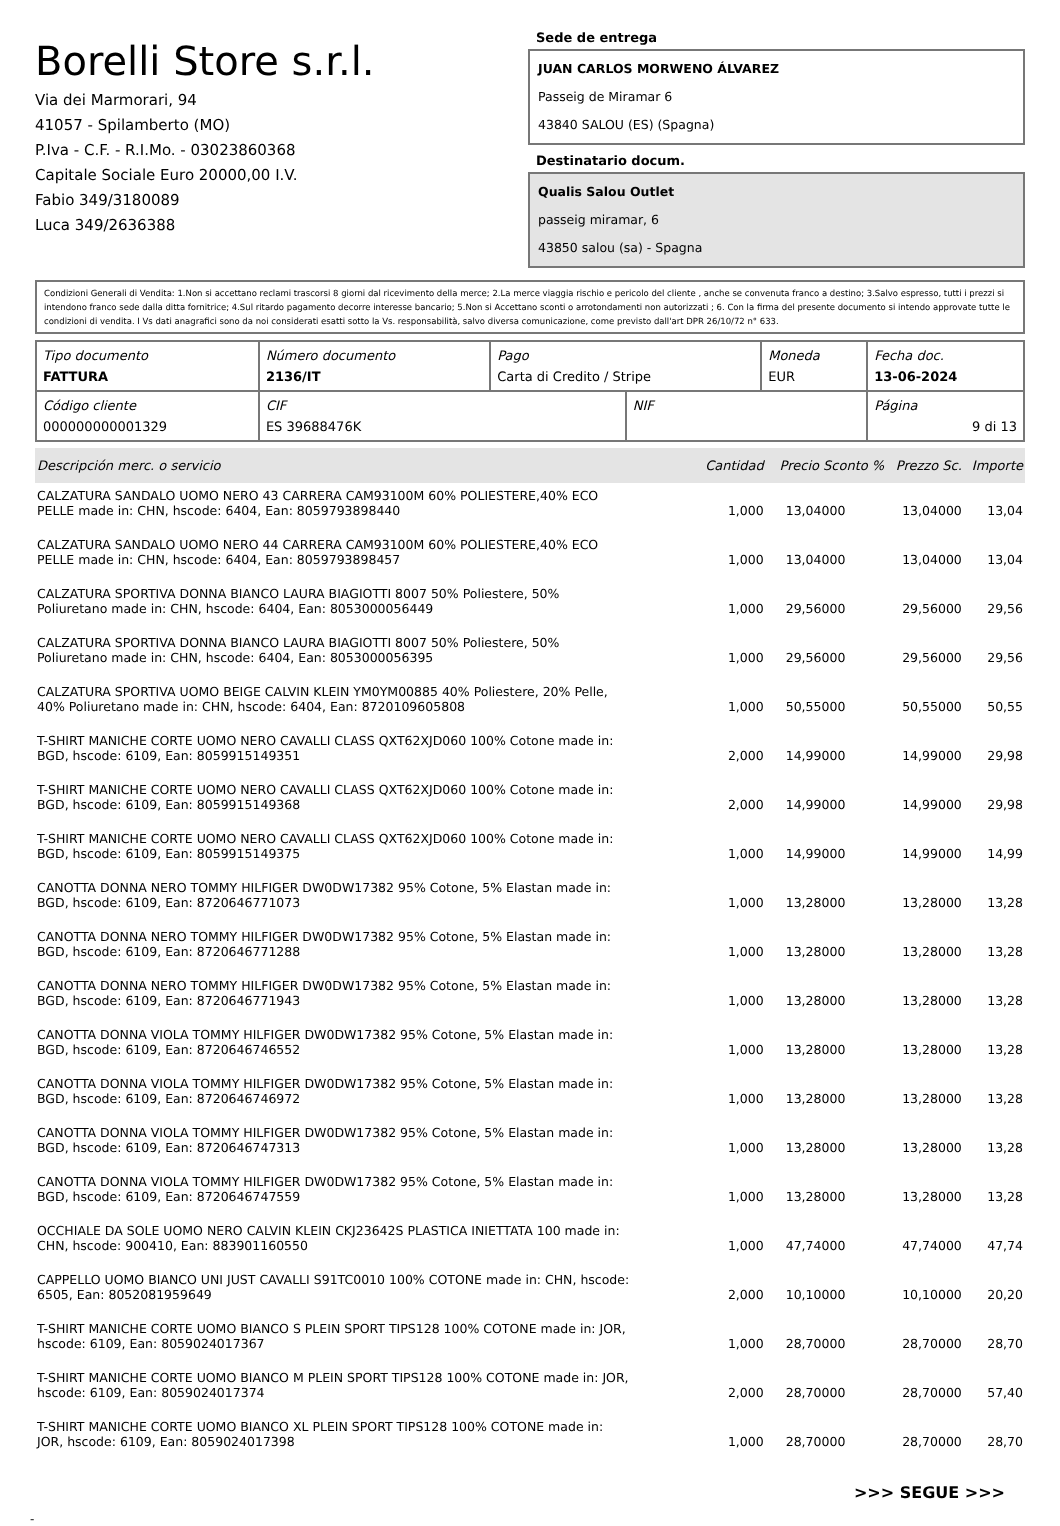Borelli Store s.r.l.
Via dei Marmorari, 94
41057 - Spilamberto (MO)
P.Iva - C.F. - R.I.Mo. - 03023860368
Capitale Sociale Euro 20000,00 I.V.
Fabio 349/3180089
Luca 349/2636388
Sede de entrega
JUAN CARLOS MORWENO ÁLVAREZ
Passeig de Miramar 6
43840 SALOU (ES) (Spagna)
Destinatario docum.
Qualis Salou Outlet
passeig miramar, 6
43850 salou (sa) - Spagna
Condizioni Generali di Vendita: 1.Non si accettano reclami trascorsi 8 giorni dal ricevimento della merce; 2.La merce viaggia rischio e pericolo del cliente , anche se convenuta franco a destino; 3.Salvo espresso, tutti i prezzi si intendono franco sede dalla ditta fornitrice; 4.Sul ritardo pagamento decorre interesse bancario; 5.Non si Accettano sconti o arrotondamenti non autorizzati ; 6. Con la firma del presente documento si intendo approvate tutte le condizioni di vendita. I Vs dati anagrafici sono da noi considerati esatti sotto la Vs. responsabilità, salvo diversa comunicazione, come previsto dall'art DPR 26/10/72 n° 633.
| Tipo documento FATTURA | Número documento 2136/IT | Pago Carta di Credito / Stripe | | Moneda EUR | Fecha doc. 13-06-2024 |
| Código cliente 000000000001329 | CIF ES 39688476K | | NIF | | Página 9 di 13 |
| Descripción merc. o servicio | Cantidad | Precio Sconto % | Prezzo Sc. | Importe |
| --- | --- | --- | --- | --- |
| CALZATURA SANDALO UOMO NERO 43 CARRERA CAM93100M 60% POLIESTERE,40% ECO PELLE made in: CHN, hscode: 6404, Ean: 8059793898440 | 1,000 | 13,04000 | 13,04000 | 13,04 |
| CALZATURA SANDALO UOMO NERO 44 CARRERA CAM93100M 60% POLIESTERE,40% ECO PELLE made in: CHN, hscode: 6404, Ean: 8059793898457 | 1,000 | 13,04000 | 13,04000 | 13,04 |
| CALZATURA SPORTIVA DONNA BIANCO LAURA BIAGIOTTI 8007 50% Poliestere, 50% Poliuretano made in: CHN, hscode: 6404, Ean: 8053000056449 | 1,000 | 29,56000 | 29,56000 | 29,56 |
| CALZATURA SPORTIVA DONNA BIANCO LAURA BIAGIOTTI 8007 50% Poliestere, 50% Poliuretano made in: CHN, hscode: 6404, Ean: 8053000056395 | 1,000 | 29,56000 | 29,56000 | 29,56 |
| CALZATURA SPORTIVA UOMO BEIGE CALVIN KLEIN YM0YM00885 40% Poliestere, 20% Pelle, 40% Poliuretano made in: CHN, hscode: 6404, Ean: 8720109605808 | 1,000 | 50,55000 | 50,55000 | 50,55 |
| T-SHIRT MANICHE CORTE UOMO NERO CAVALLI CLASS QXT62XJD060 100% Cotone made in: BGD, hscode: 6109, Ean: 8059915149351 | 2,000 | 14,99000 | 14,99000 | 29,98 |
| T-SHIRT MANICHE CORTE UOMO NERO CAVALLI CLASS QXT62XJD060 100% Cotone made in: BGD, hscode: 6109, Ean: 8059915149368 | 2,000 | 14,99000 | 14,99000 | 29,98 |
| T-SHIRT MANICHE CORTE UOMO NERO CAVALLI CLASS QXT62XJD060 100% Cotone made in: BGD, hscode: 6109, Ean: 8059915149375 | 1,000 | 14,99000 | 14,99000 | 14,99 |
| CANOTTA DONNA NERO TOMMY HILFIGER DW0DW17382 95% Cotone, 5% Elastan made in: BGD, hscode: 6109, Ean: 8720646771073 | 1,000 | 13,28000 | 13,28000 | 13,28 |
| CANOTTA DONNA NERO TOMMY HILFIGER DW0DW17382 95% Cotone, 5% Elastan made in: BGD, hscode: 6109, Ean: 8720646771288 | 1,000 | 13,28000 | 13,28000 | 13,28 |
| CANOTTA DONNA NERO TOMMY HILFIGER DW0DW17382 95% Cotone, 5% Elastan made in: BGD, hscode: 6109, Ean: 8720646771943 | 1,000 | 13,28000 | 13,28000 | 13,28 |
| CANOTTA DONNA VIOLA TOMMY HILFIGER DW0DW17382 95% Cotone, 5% Elastan made in: BGD, hscode: 6109, Ean: 8720646746552 | 1,000 | 13,28000 | 13,28000 | 13,28 |
| CANOTTA DONNA VIOLA TOMMY HILFIGER DW0DW17382 95% Cotone, 5% Elastan made in: BGD, hscode: 6109, Ean: 8720646746972 | 1,000 | 13,28000 | 13,28000 | 13,28 |
| CANOTTA DONNA VIOLA TOMMY HILFIGER DW0DW17382 95% Cotone, 5% Elastan made in: BGD, hscode: 6109, Ean: 8720646747313 | 1,000 | 13,28000 | 13,28000 | 13,28 |
| CANOTTA DONNA VIOLA TOMMY HILFIGER DW0DW17382 95% Cotone, 5% Elastan made in: BGD, hscode: 6109, Ean: 8720646747559 | 1,000 | 13,28000 | 13,28000 | 13,28 |
| OCCHIALE DA SOLE UOMO NERO CALVIN KLEIN CKJ23642S PLASTICA INIETTATA 100 made in: CHN, hscode: 900410, Ean: 883901160550 | 1,000 | 47,74000 | 47,74000 | 47,74 |
| CAPPELLO UOMO BIANCO UNI JUST CAVALLI S91TC0010 100% COTONE made in: CHN, hscode: 6505, Ean: 8052081959649 | 2,000 | 10,10000 | 10,10000 | 20,20 |
| T-SHIRT MANICHE CORTE UOMO BIANCO S PLEIN SPORT TIPS128 100% COTONE made in: JOR, hscode: 6109, Ean: 8059024017367 | 1,000 | 28,70000 | 28,70000 | 28,70 |
| T-SHIRT MANICHE CORTE UOMO BIANCO M PLEIN SPORT TIPS128 100% COTONE made in: JOR, hscode: 6109, Ean: 8059024017374 | 2,000 | 28,70000 | 28,70000 | 57,40 |
| T-SHIRT MANICHE CORTE UOMO BIANCO XL PLEIN SPORT TIPS128 100% COTONE made in: JOR, hscode: 6109, Ean: 8059024017398 | 1,000 | 28,70000 | 28,70000 | 28,70 |
>>> SEGUE >>>
-